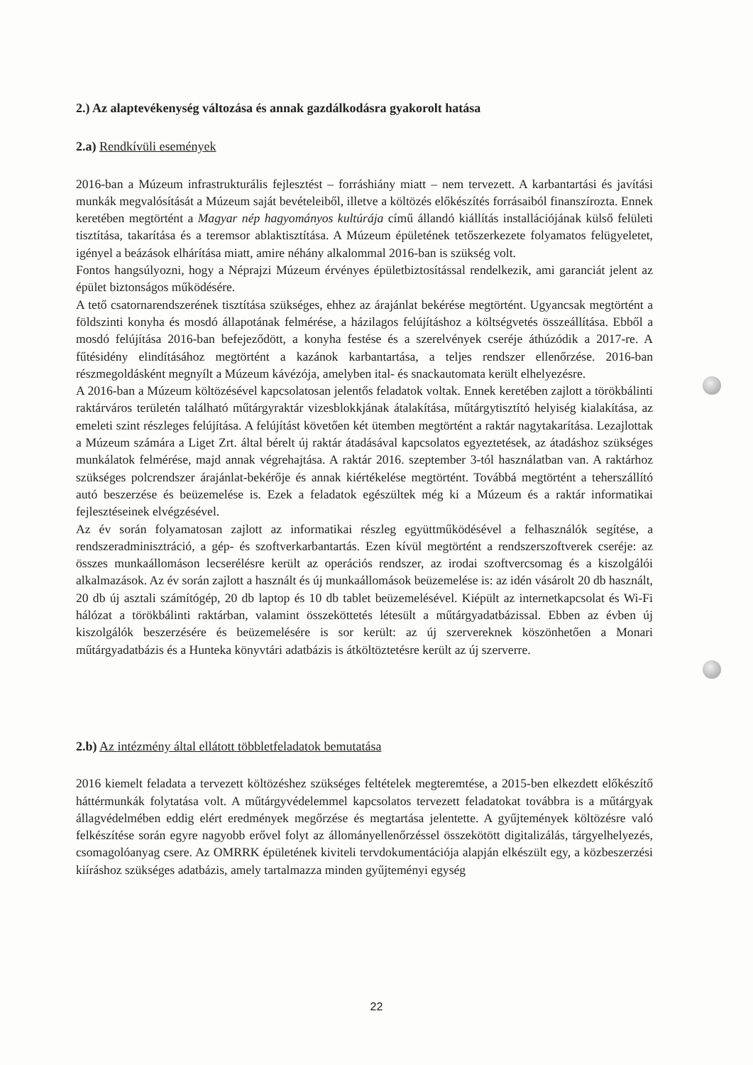2.) Az alaptevékenység változása és annak gazdálkodásra gyakorolt hatása
2.a) Rendkívüli események
2016-ban a Múzeum infrastrukturális fejlesztést – forráshiány miatt – nem tervezett. A karbantartási és javítási munkák megvalósítását a Múzeum saját bevételeiből, illetve a költözés előkészítés forrásaiból finanszírozta. Ennek keretében megtörtént a Magyar nép hagyományos kultúrája című állandó kiállítás installációjának külső felületi tisztítása, takarítása és a teremsor ablaktisztítása. A Múzeum épületének tetőszerkezete folyamatos felügyeletet, igényel a beázások elhárítása miatt, amire néhány alkalommal 2016-ban is szükség volt.
Fontos hangsúlyozni, hogy a Néprajzi Múzeum érvényes épületbiztosítással rendelkezik, ami garanciát jelent az épület biztonságos működésére.
A tető csatornarendszerének tisztítása szükséges, ehhez az árajánlat bekérése megtörtént. Ugyancsak megtörtént a földszinti konyha és mosdó állapotának felmérése, a házilagos felújításhoz a költségvetés összeállítása. Ebből a mosdó felújítása 2016-ban befejeződött, a konyha festése és a szerelvények cseréje áthúzódik a 2017-re. A fűtésidény elindításához megtörtént a kazánok karbantartása, a teljes rendszer ellenőrzése. 2016-ban részmegoldásként megnyílt a Múzeum kávézója, amelyben ital- és snackautomata került elhelyezésre.
A 2016-ban a Múzeum költözésével kapcsolatosan jelentős feladatok voltak. Ennek keretében zajlott a törökbálinti raktárváros területén található műtárgyraktár vizesblokkjának átalakítása, műtárgytisztító helyiség kialakítása, az emeleti szint részleges felújítása. A felújítást követően két ütemben megtörtént a raktár nagytakarítása. Lezajlottak a Múzeum számára a Liget Zrt. által bérelt új raktár átadásával kapcsolatos egyeztetések, az átadáshoz szükséges munkálatok felmérése, majd annak végrehajtása. A raktár 2016. szeptember 3-tól használatban van. A raktárhoz szükséges polcrendszer árajánlat-bekérője és annak kiértékelése megtörtént. Továbbá megtörtént a teherszállító autó beszerzése és beüzemelése is. Ezek a feladatok egészültek még ki a Múzeum és a raktár informatikai fejlesztéseinek elvégzésével.
Az év során folyamatosan zajlott az informatikai részleg együttműködésével a felhasználók segítése, a rendszeradminisztráció, a gép- és szoftverkarbantartás. Ezen kívül megtörtént a rendszerszoftverek cseréje: az összes munkaállomáson lecserélésre került az operációs rendszer, az irodai szoftvercsomag és a kiszolgálói alkalmazások. Az év során zajlott a használt és új munkaállomások beüzemelése is: az idén vásárolt 20 db használt, 20 db új asztali számítógép, 20 db laptop és 10 db tablet beüzemelésével. Kiépült az internetkapcsolat és Wi-Fi hálózat a törökbálinti raktárban, valamint összeköttetés létesült a műtárgyadatbázissal. Ebben az évben új kiszolgálók beszerzésére és beüzemelésére is sor került: az új szervereknek köszönhetően a Monari műtárgyadatbázis és a Hunteka könyvtári adatbázis is átköltöztetésre került az új szerverre.
2.b) Az intézmény által ellátott többletfeladatok bemutatása
2016 kiemelt feladata a tervezett költözéshez szükséges feltételek megteremtése, a 2015-ben elkezdett előkészítő háttérmunkák folytatása volt. A műtárgyvédelemmel kapcsolatos tervezett feladatokat továbbra is a műtárgyak állagvédelmében eddig elért eredmények megőrzése és megtartása jelentette. A gyűjtemények költözésre való felkészítése során egyre nagyobb erővel folyt az állományellenőrzéssel összekötött digitalizálás, tárgyelhelyezés, csomagolóanyag csere. Az OMRRK épületének kiviteli tervdokumentációja alapján elkészült egy, a közbeszerzési kiíráshoz szükséges adatbázis, amely tartalmazza minden gyűjteményi egység
22